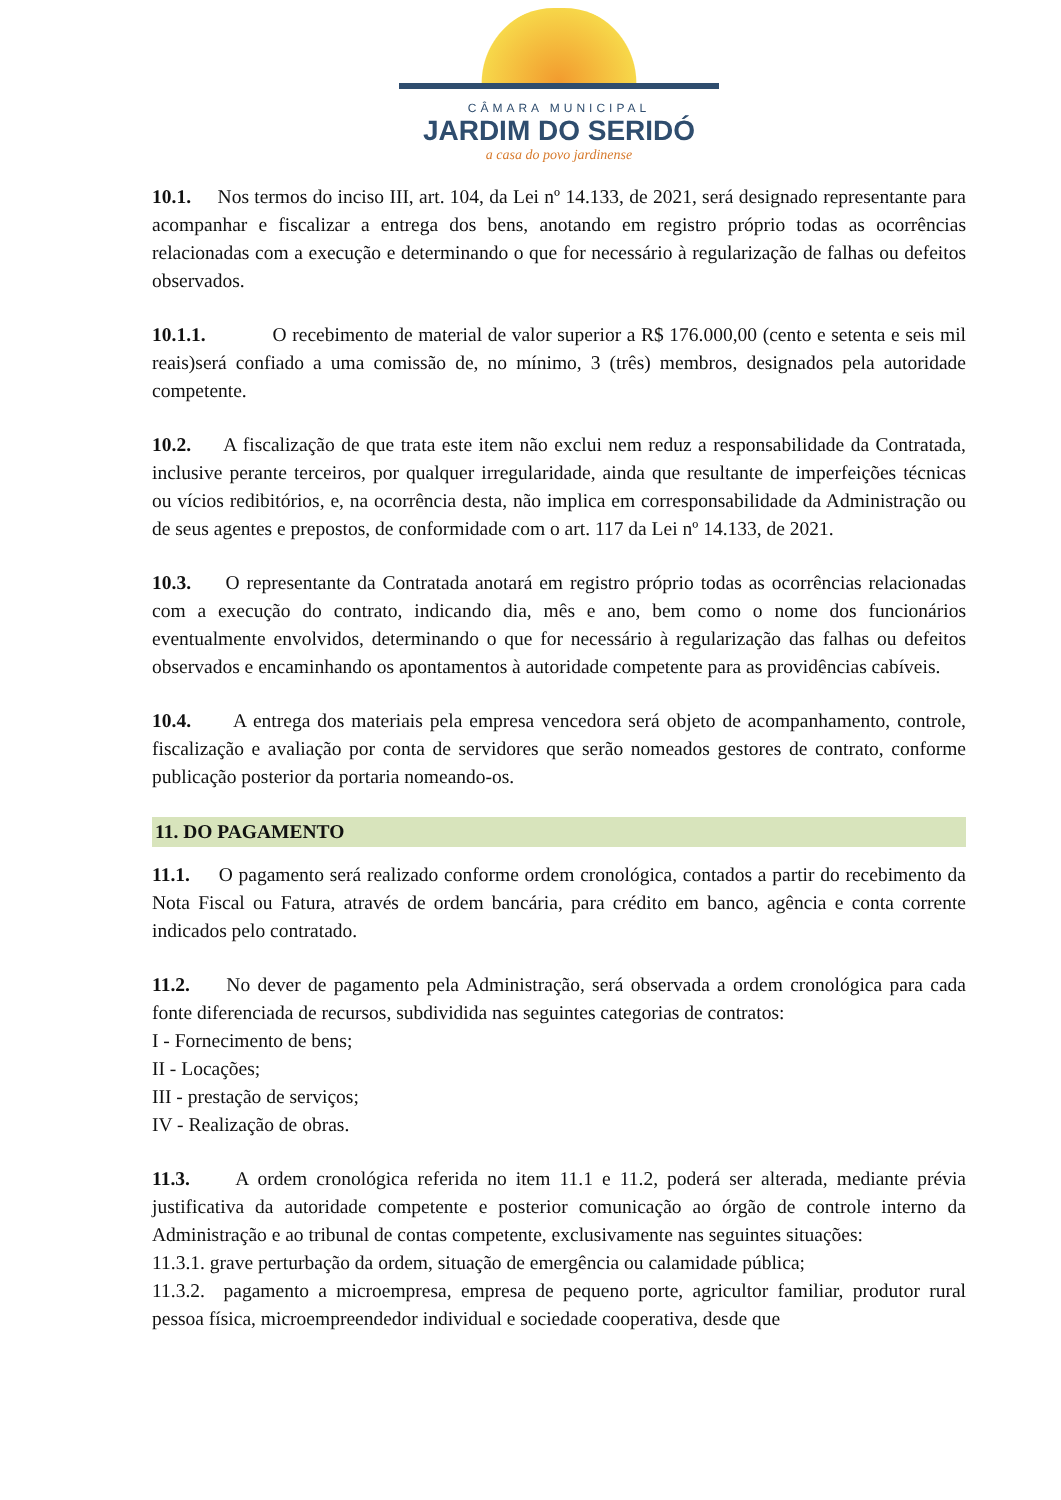CÂMARA MUNICIPAL
JARDIM DO SERIDÓ
a casa do povo jardinense
10.1. Nos termos do inciso III, art. 104, da Lei nº 14.133, de 2021, será designado representante para acompanhar e fiscalizar a entrega dos bens, anotando em registro próprio todas as ocorrências relacionadas com a execução e determinando o que for necessário à regularização de falhas ou defeitos observados.
10.1.1. O recebimento de material de valor superior a R$ 176.000,00 (cento e setenta e seis mil reais)será confiado a uma comissão de, no mínimo, 3 (três) membros, designados pela autoridade competente.
10.2. A fiscalização de que trata este item não exclui nem reduz a responsabilidade da Contratada, inclusive perante terceiros, por qualquer irregularidade, ainda que resultante de imperfeições técnicas ou vícios redibitórios, e, na ocorrência desta, não implica em corresponsabilidade da Administração ou de seus agentes e prepostos, de conformidade com o art. 117 da Lei nº 14.133, de 2021.
10.3. O representante da Contratada anotará em registro próprio todas as ocorrências relacionadas com a execução do contrato, indicando dia, mês e ano, bem como o nome dos funcionários eventualmente envolvidos, determinando o que for necessário à regularização das falhas ou defeitos observados e encaminhando os apontamentos à autoridade competente para as providências cabíveis.
10.4. A entrega dos materiais pela empresa vencedora será objeto de acompanhamento, controle, fiscalização e avaliação por conta de servidores que serão nomeados gestores de contrato, conforme publicação posterior da portaria nomeando-os.
11. DO PAGAMENTO
11.1. O pagamento será realizado conforme ordem cronológica, contados a partir do recebimento da Nota Fiscal ou Fatura, através de ordem bancária, para crédito em banco, agência e conta corrente indicados pelo contratado.
11.2. No dever de pagamento pela Administração, será observada a ordem cronológica para cada fonte diferenciada de recursos, subdividida nas seguintes categorias de contratos:
I - Fornecimento de bens;
II - Locações;
III - prestação de serviços;
IV - Realização de obras.
11.3. A ordem cronológica referida no item 11.1 e 11.2, poderá ser alterada, mediante prévia justificativa da autoridade competente e posterior comunicação ao órgão de controle interno da Administração e ao tribunal de contas competente, exclusivamente nas seguintes situações:
11.3.1. grave perturbação da ordem, situação de emergência ou calamidade pública;
11.3.2. pagamento a microempresa, empresa de pequeno porte, agricultor familiar, produtor rural pessoa física, microempreendedor individual e sociedade cooperativa, desde que